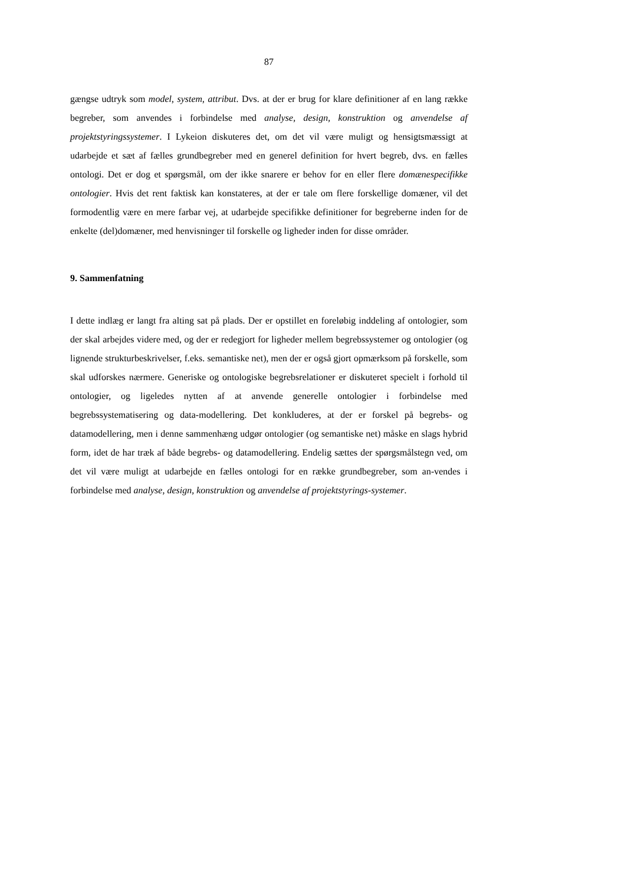87
gængse udtryk som model, system, attribut. Dvs. at der er brug for klare definitioner af en lang række begreber, som anvendes i forbindelse med analyse, design, konstruktion og anvendelse af projektstyringssystemer. I Lykeion diskuteres det, om det vil være muligt og hensigtsmæssigt at udarbejde et sæt af fælles grundbegreber med en generel definition for hvert begreb, dvs. en fælles ontologi. Det er dog et spørgsmål, om der ikke snarere er behov for en eller flere domænespecifikke ontologier. Hvis det rent faktisk kan konstateres, at der er tale om flere forskellige domæner, vil det formodentlig være en mere farbar vej, at udarbejde specifikke definitioner for begreberne inden for de enkelte (del)domæner, med henvisninger til forskelle og ligheder inden for disse områder.
9. Sammenfatning
I dette indlæg er langt fra alting sat på plads. Der er opstillet en foreløbig inddeling af ontologier, som der skal arbejdes videre med, og der er redegjort for ligheder mellem begrebssystemer og ontologier (og lignende strukturbeskrivelser, f.eks. semantiske net), men der er også gjort opmærksom på forskelle, som skal udforskes nærmere. Generiske og ontologiske begrebsrelationer er diskuteret specielt i forhold til ontologier, og ligeledes nytten af at anvende generelle ontologier i forbindelse med begrebssystematisering og data-modellering. Det konkluderes, at der er forskel på begrebs- og datamodellering, men i denne sammenhæng udgør ontologier (og semantiske net) måske en slags hybrid form, idet de har træk af både begrebs- og datamodellering. Endelig sættes der spørgsmålstegn ved, om det vil være muligt at udarbejde en fælles ontologi for en række grundbegreber, som an-vendes i forbindelse med analyse, design, konstruktion og anvendelse af projektstyrings-systemer.